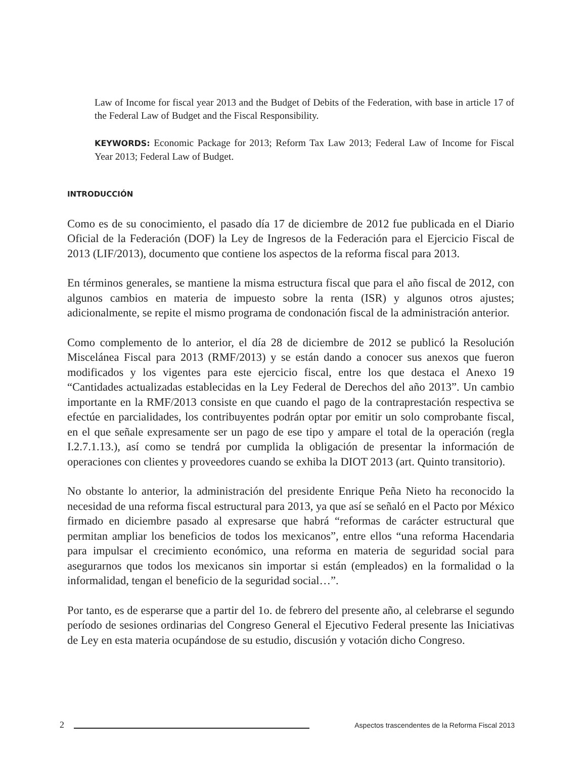Law of Income for fiscal year 2013 and the Budget of Debits of the Federation, with base in article 17 of the Federal Law of Budget and the Fiscal Responsibility.
KEYWORDS: Economic Package for 2013; Reform Tax Law 2013; Federal Law of Income for Fiscal Year 2013; Federal Law of Budget.
INTRODUCCIÓN
Como es de su conocimiento, el pasado día 17 de diciembre de 2012 fue publicada en el Diario Oficial de la Federación (DOF) la Ley de Ingresos de la Federación para el Ejercicio Fiscal de 2013 (LIF/2013), documento que contiene los aspectos de la reforma fiscal para 2013.
En términos generales, se mantiene la misma estructura fiscal que para el año fiscal de 2012, con algunos cambios en materia de impuesto sobre la renta (ISR) y algunos otros ajustes; adicionalmente, se repite el mismo programa de condonación fiscal de la administración anterior.
Como complemento de lo anterior, el día 28 de diciembre de 2012 se publicó la Resolución Miscelánea Fiscal para 2013 (RMF/2013) y se están dando a conocer sus anexos que fueron modificados y los vigentes para este ejercicio fiscal, entre los que destaca el Anexo 19 “Cantidades actualizadas establecidas en la Ley Federal de Derechos del año 2013”. Un cambio importante en la RMF/2013 consiste en que cuando el pago de la contraprestación respectiva se efectúe en parcialidades, los contribuyentes podrán optar por emitir un solo comprobante fiscal, en el que señale expresamente ser un pago de ese tipo y ampare el total de la operación (regla I.2.7.1.13.), así como se tendrá por cumplida la obligación de presentar la información de operaciones con clientes y proveedores cuando se exhiba la DIOT 2013 (art. Quinto transitorio).
No obstante lo anterior, la administración del presidente Enrique Peña Nieto ha reconocido la necesidad de una reforma fiscal estructural para 2013, ya que así se señaló en el Pacto por México firmado en diciembre pasado al expresarse que habrá “reformas de carácter estructural que permitan ampliar los beneficios de todos los mexicanos”, entre ellos “una reforma Hacendaria para impulsar el crecimiento económico, una reforma en materia de seguridad social para asegurarnos que todos los mexicanos sin importar si están (empleados) en la formalidad o la informalidad, tengan el beneficio de la seguridad social…”.
Por tanto, es de esperarse que a partir del 1o. de febrero del presente año, al celebrarse el segundo período de sesiones ordinarias del Congreso General el Ejecutivo Federal presente las Iniciativas de Ley en esta materia ocupándose de su estudio, discusión y votación dicho Congreso.
2
Aspectos trascendentes de la Reforma Fiscal 2013